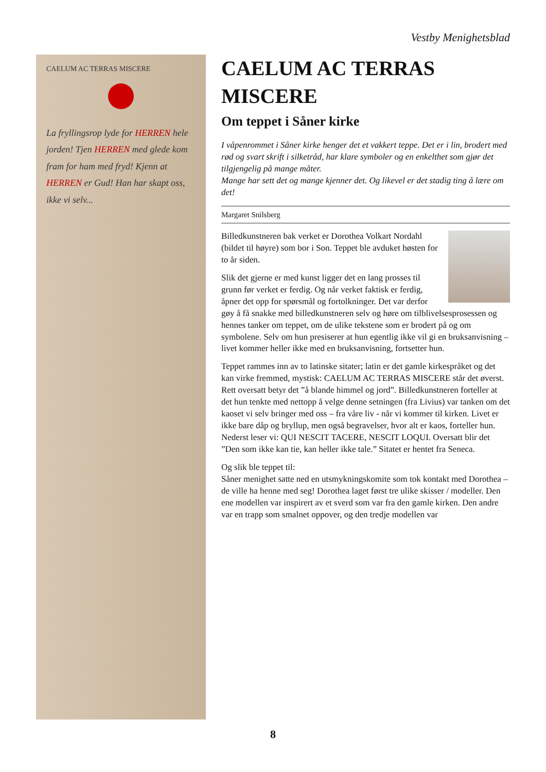Vestby Menighetsblad
CAELUM AC TERRAS MISCERE
La fryllingsrop lyde for HERREN hele jorden! Tjen HERREN med glede kom fram for ham med fryd! Kjenn at HERREN er Gud! Han har skapt oss, ikke vi selv...
CAELUM AC TERRAS MISCERE
Om teppet i Såner kirke
I våpenrommet i Såner kirke henger det et vakkert teppe. Det er i lin, brodert med rød og svart skrift i silketråd, har klare symboler og en enkelthet som gjør det tilgjengelig på mange måter.
Mange har sett det og mange kjenner det. Og likevel er det stadig ting å lære om det!
Margaret Snilsberg
Billedkunstneren bak verket er Dorothea Volkart Nordahl (bildet til høyre) som bor i Son. Teppet ble avduket høsten for to år siden.
Slik det gjerne er med kunst ligger det en lang prosses til grunn før verket er ferdig. Og når verket faktisk er ferdig, åpner det opp for spørsmål og fortolkninger. Det var derfor gøy å få snakke med billedkunstneren selv og høre om tilblivelsesprosessen og hennes tanker om teppet, om de ulike tekstene som er brodert på og om symbolene. Selv om hun presiserer at hun egentlig ikke vil gi en bruksanvisning – livet kommer heller ikke med en bruksanvisning, fortsetter hun.
Teppet rammes inn av to latinske sitater; latin er det gamle kirkespråket og det kan virke fremmed, mystisk: CAELUM AC TERRAS MISCERE står det øverst. Rett oversatt betyr det ”å blande himmel og jord”. Billedkunstneren forteller at det hun tenkte med nettopp å velge denne setningen (fra Livius) var tanken om det kaoset vi selv bringer med oss – fra våre liv - når vi kommer til kirken. Livet er ikke bare dåp og bryllup, men også begravelser, hvor alt er kaos, forteller hun. Nederst leser vi: QUI NESCIT TACERE, NESCIT LOQUI. Oversatt blir det ”Den som ikke kan tie, kan heller ikke tale.” Sitatet er hentet fra Seneca.
Og slik ble teppet til:
Såner menighet satte ned en utsmykningskomite som tok kontakt med Dorothea – de ville ha henne med seg! Dorothea laget først tre ulike skisser / modeller. Den ene modellen var inspirert av et sverd som var fra den gamle kirken. Den andre var en trapp som smalnet oppover, og den tredje modellen var
8